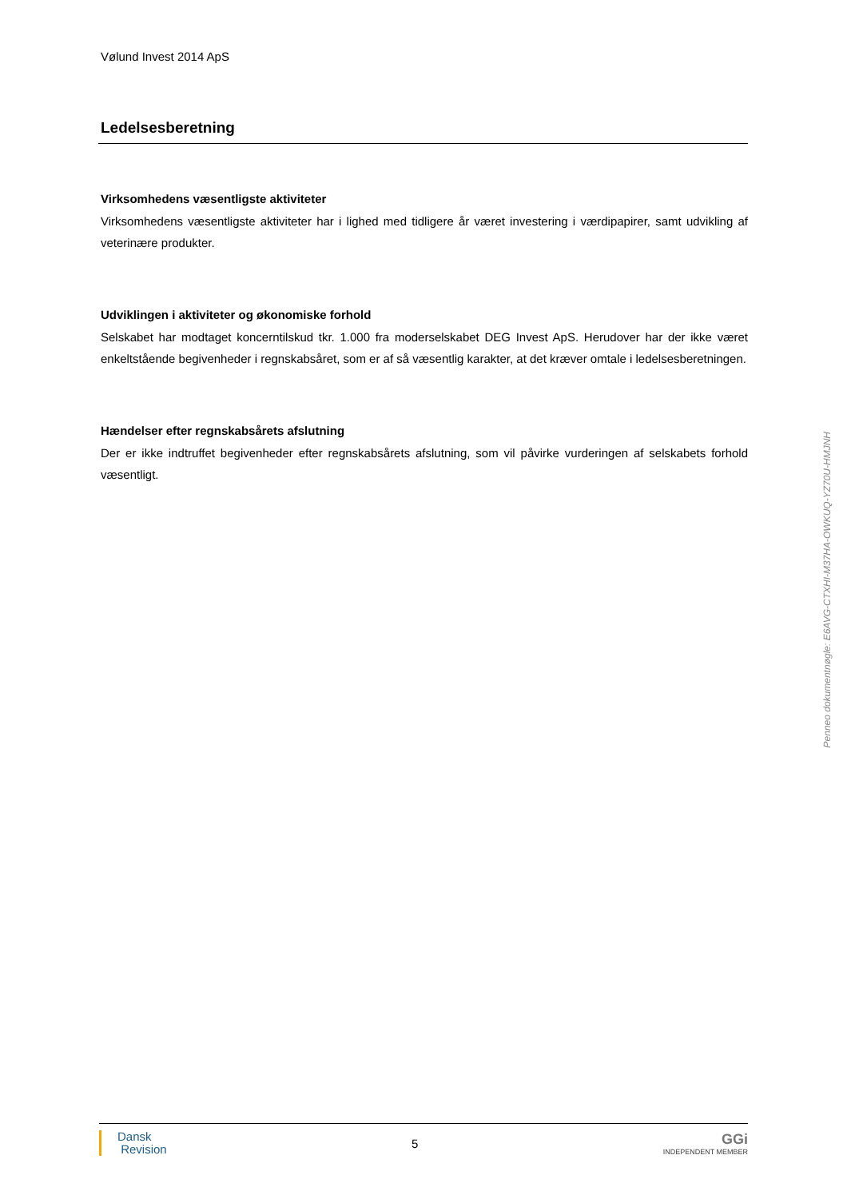Vølund Invest 2014 ApS
Ledelsesberetning
Virksomhedens væsentligste aktiviteter
Virksomhedens væsentligste aktiviteter har i lighed med tidligere år været investering i værdipapirer, samt udvikling af veterinære produkter.
Udviklingen i aktiviteter og økonomiske forhold
Selskabet har modtaget koncerntilskud tkr. 1.000 fra moderselskabet DEG Invest ApS. Herudover har der ikke været enkeltstående begivenheder i regnskabsåret, som er af så væsentlig karakter, at det kræver omtale i ledelsesberetningen.
Hændelser efter regnskabsårets afslutning
Der er ikke indtruffet begivenheder efter regnskabsårets afslutning, som vil påvirke vurderingen af selskabets forhold væsentligt.
Penneo dokumentnøgle: E6AVG-CTXHI-M37HA-OWKUQ-YZ70U-HMJNH
Dansk
Revision
5
GGi
INDEPENDENT MEMBER